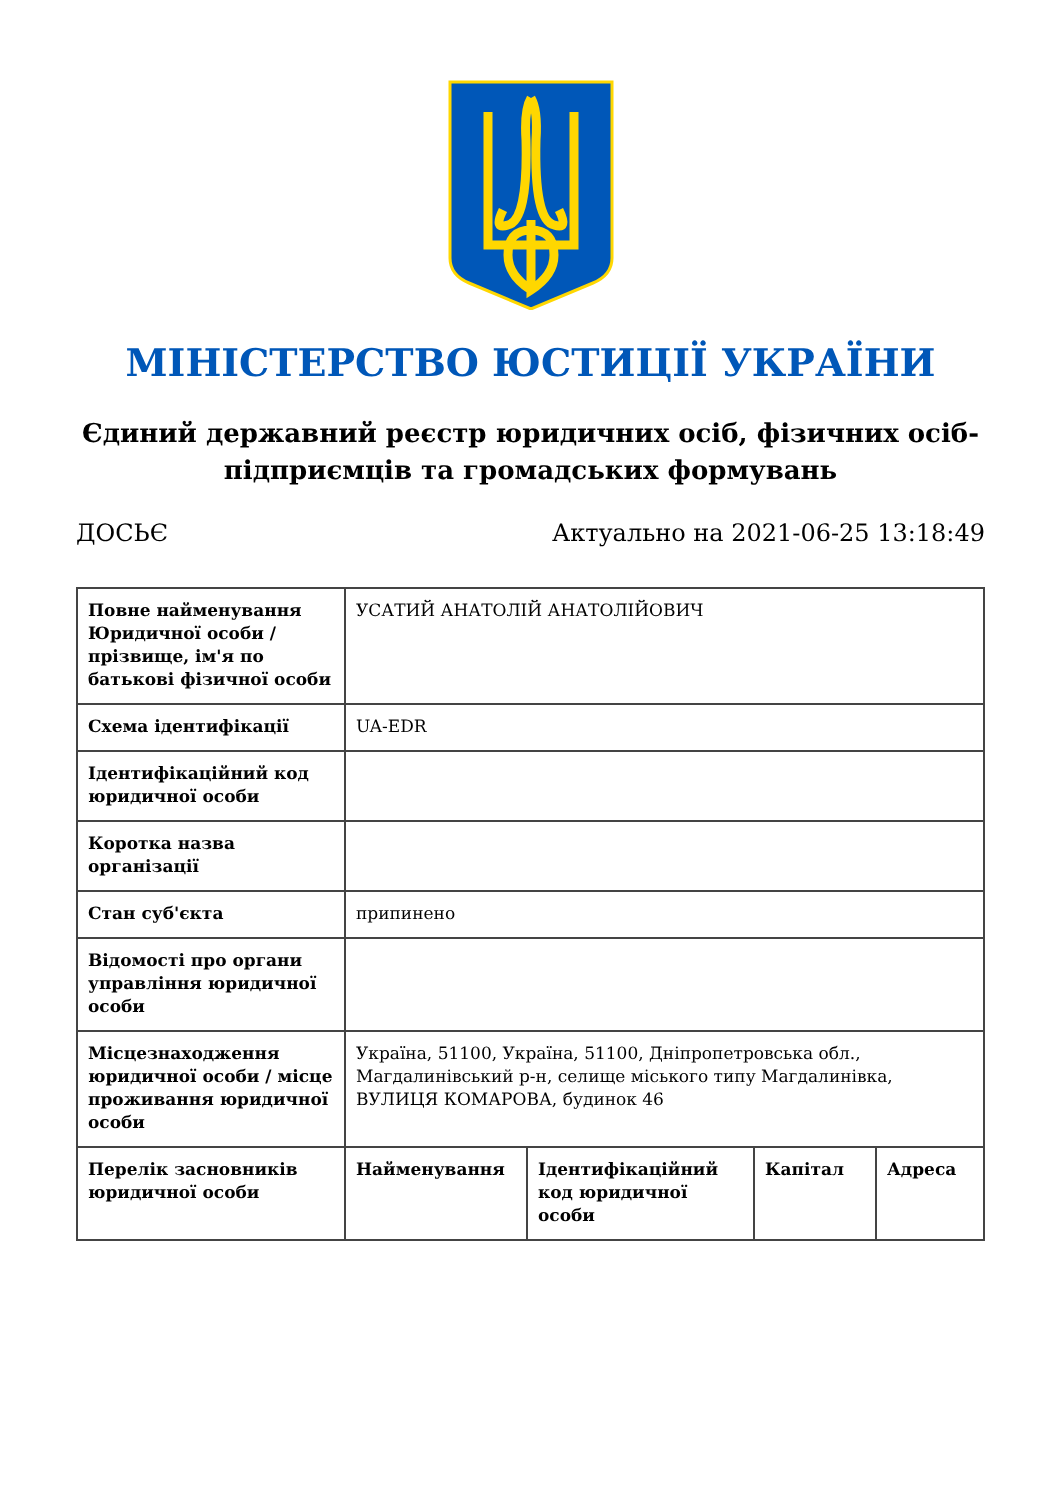МІНІСТЕРСТВО ЮСТИЦІЇ УКРАЇНИ
Єдиний державний реєстр юридичних осіб, фізичних осіб-підприємців та громадських формувань
ДОСЬЄ Актуально на 2021-06-25 13:18:49
| Повне найменування Юридичної особи / прізвище, ім'я по батькові фізичної особи | УСАТИЙ АНАТОЛІЙ АНАТОЛІЙОВИЧ | | | |
| Схема ідентифікації | UA-EDR | | | |
| Ідентифікаційний код юридичної особи | | | | |
| Коротка назва організації | | | | |
| Стан суб'єкта | припинено | | | |
| Відомості про органи управління юридичної особи | | | | |
| Місцезнаходження юридичної особи / місце проживання юридичної особи | Україна, 51100, Україна, 51100, Дніпропетровська обл., Магдалинівський р-н, селище міського типу Магдалинівка, ВУЛИЦЯ КОМАРОВА, будинок 46 | | | |
| Перелік засновників юридичної особи | Найменування | Ідентифікаційний код юридичної особи | Капітал | Адреса |